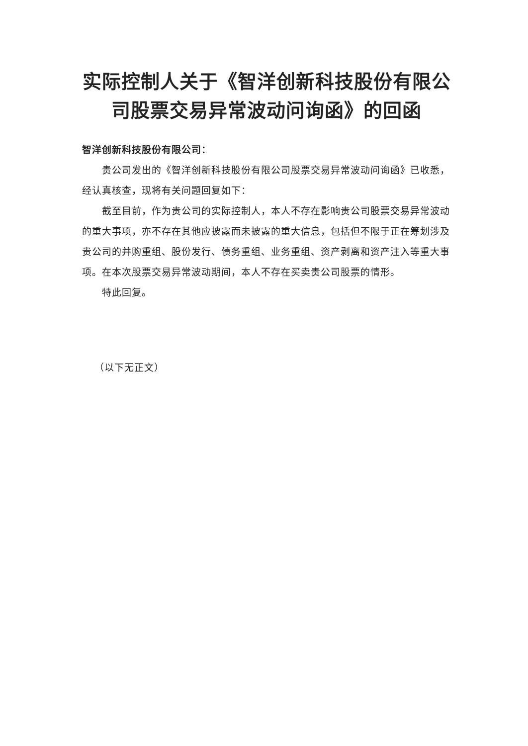实际控制人关于《智洋创新科技股份有限公司股票交易异常波动问询函》的回函
智洋创新科技股份有限公司：
贵公司发出的《智洋创新科技股份有限公司股票交易异常波动问询函》已收悉，经认真核查，现将有关问题回复如下：
截至目前，作为贵公司的实际控制人，本人不存在影响贵公司股票交易异常波动的重大事项，亦不存在其他应披露而未披露的重大信息，包括但不限于正在筹划涉及贵公司的并购重组、股份发行、债务重组、业务重组、资产剥离和资产注入等重大事项。在本次股票交易异常波动期间，本人不存在买卖贵公司股票的情形。
特此回复。
（以下无正文）